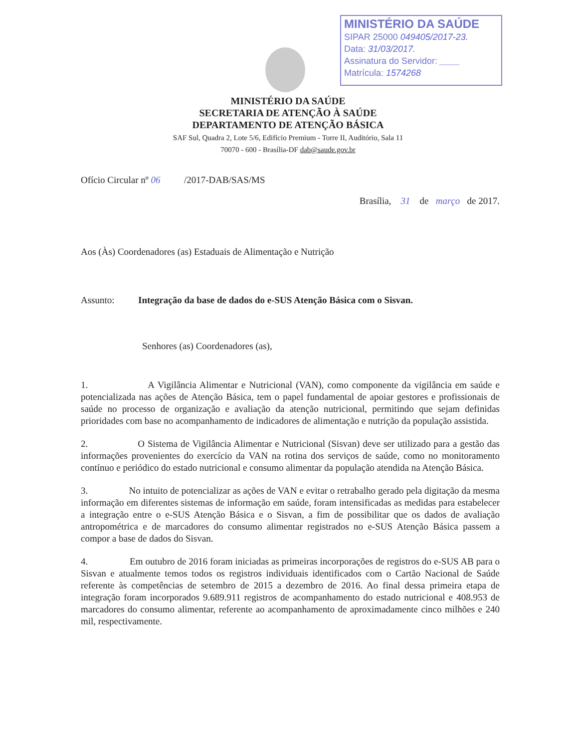MINISTÉRIO DA SAÚDE
SIPAR 25000 049405/2017-23.
Data: 31/03/2017.
Assinatura do Servidor: ____
Matrícula: 1574268
MINISTÉRIO DA SAÚDE
SECRETARIA DE ATENÇÃO À SAÚDE
DEPARTAMENTO DE ATENÇÃO BÁSICA
SAF Sul, Quadra 2, Lote 5/6, Edifício Premium - Torre II, Auditório, Sala 11
70070 - 600 - Brasília-DF dab@saude.gov.br
Ofício Circular nº 06 /2017-DAB/SAS/MS
Brasília, 31 de março de 2017.
Aos (Às) Coordenadores (as) Estaduais de Alimentação e Nutrição
Assunto: Integração da base de dados do e-SUS Atenção Básica com o Sisvan.
Senhores (as) Coordenadores (as),
1. A Vigilância Alimentar e Nutricional (VAN), como componente da vigilância em saúde e potencializada nas ações de Atenção Básica, tem o papel fundamental de apoiar gestores e profissionais de saúde no processo de organização e avaliação da atenção nutricional, permitindo que sejam definidas prioridades com base no acompanhamento de indicadores de alimentação e nutrição da população assistida.
2. O Sistema de Vigilância Alimentar e Nutricional (Sisvan) deve ser utilizado para a gestão das informações provenientes do exercício da VAN na rotina dos serviços de saúde, como no monitoramento contínuo e periódico do estado nutricional e consumo alimentar da população atendida na Atenção Básica.
3. No intuito de potencializar as ações de VAN e evitar o retrabalho gerado pela digitação da mesma informação em diferentes sistemas de informação em saúde, foram intensificadas as medidas para estabelecer a integração entre o e-SUS Atenção Básica e o Sisvan, a fim de possibilitar que os dados de avaliação antropométrica e de marcadores do consumo alimentar registrados no e-SUS Atenção Básica passem a compor a base de dados do Sisvan.
4. Em outubro de 2016 foram iniciadas as primeiras incorporações de registros do e-SUS AB para o Sisvan e atualmente temos todos os registros individuais identificados com o Cartão Nacional de Saúde referente às competências de setembro de 2015 a dezembro de 2016. Ao final dessa primeira etapa de integração foram incorporados 9.689.911 registros de acompanhamento do estado nutricional e 408.953 de marcadores do consumo alimentar, referente ao acompanhamento de aproximadamente cinco milhões e 240 mil, respectivamente.